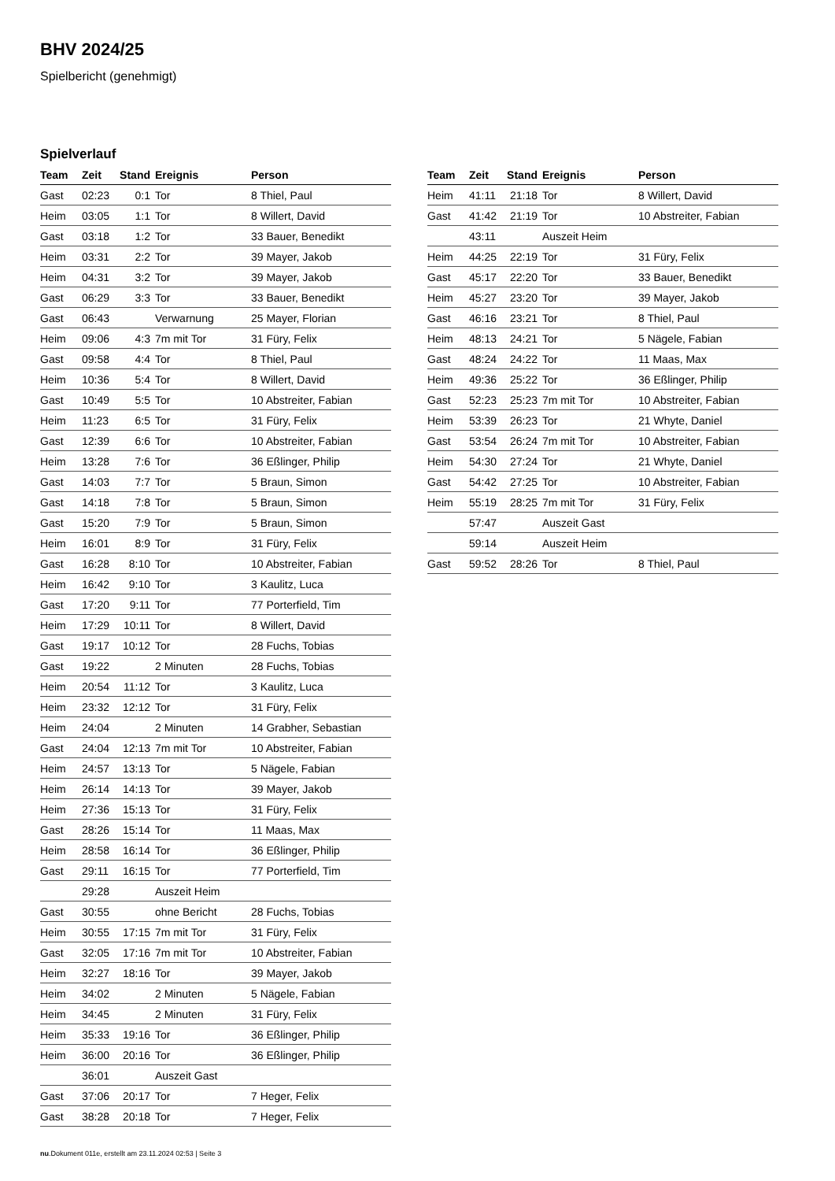BHV 2024/25
Spielbericht (genehmigt)
Spielverlauf
| Team | Zeit | Stand | Ereignis | Person |
| --- | --- | --- | --- | --- |
| Gast | 02:23 | 0:1 | Tor | 8 Thiel, Paul |
| Heim | 03:05 | 1:1 | Tor | 8 Willert, David |
| Gast | 03:18 | 1:2 | Tor | 33 Bauer, Benedikt |
| Heim | 03:31 | 2:2 | Tor | 39 Mayer, Jakob |
| Heim | 04:31 | 3:2 | Tor | 39 Mayer, Jakob |
| Gast | 06:29 | 3:3 | Tor | 33 Bauer, Benedikt |
| Gast | 06:43 | | Verwarnung | 25 Mayer, Florian |
| Heim | 09:06 | 4:3 | 7m mit Tor | 31 Füry, Felix |
| Gast | 09:58 | 4:4 | Tor | 8 Thiel, Paul |
| Heim | 10:36 | 5:4 | Tor | 8 Willert, David |
| Gast | 10:49 | 5:5 | Tor | 10 Abstreiter, Fabian |
| Heim | 11:23 | 6:5 | Tor | 31 Füry, Felix |
| Gast | 12:39 | 6:6 | Tor | 10 Abstreiter, Fabian |
| Heim | 13:28 | 7:6 | Tor | 36 Eßlinger, Philip |
| Gast | 14:03 | 7:7 | Tor | 5 Braun, Simon |
| Gast | 14:18 | 7:8 | Tor | 5 Braun, Simon |
| Gast | 15:20 | 7:9 | Tor | 5 Braun, Simon |
| Heim | 16:01 | 8:9 | Tor | 31 Füry, Felix |
| Gast | 16:28 | 8:10 | Tor | 10 Abstreiter, Fabian |
| Heim | 16:42 | 9:10 | Tor | 3 Kaulitz, Luca |
| Gast | 17:20 | 9:11 | Tor | 77 Porterfield, Tim |
| Heim | 17:29 | 10:11 | Tor | 8 Willert, David |
| Gast | 19:17 | 10:12 | Tor | 28 Fuchs, Tobias |
| Gast | 19:22 | | 2 Minuten | 28 Fuchs, Tobias |
| Heim | 20:54 | 11:12 | Tor | 3 Kaulitz, Luca |
| Heim | 23:32 | 12:12 | Tor | 31 Füry, Felix |
| Heim | 24:04 | | 2 Minuten | 14 Grabher, Sebastian |
| Gast | 24:04 | 12:13 | 7m mit Tor | 10 Abstreiter, Fabian |
| Heim | 24:57 | 13:13 | Tor | 5 Nägele, Fabian |
| Heim | 26:14 | 14:13 | Tor | 39 Mayer, Jakob |
| Heim | 27:36 | 15:13 | Tor | 31 Füry, Felix |
| Gast | 28:26 | 15:14 | Tor | 11 Maas, Max |
| Heim | 28:58 | 16:14 | Tor | 36 Eßlinger, Philip |
| Gast | 29:11 | 16:15 | Tor | 77 Porterfield, Tim |
| | 29:28 | | Auszeit Heim | |
| Gast | 30:55 | | ohne Bericht | 28 Fuchs, Tobias |
| Heim | 30:55 | 17:15 | 7m mit Tor | 31 Füry, Felix |
| Gast | 32:05 | 17:16 | 7m mit Tor | 10 Abstreiter, Fabian |
| Heim | 32:27 | 18:16 | Tor | 39 Mayer, Jakob |
| Heim | 34:02 | | 2 Minuten | 5 Nägele, Fabian |
| Heim | 34:45 | | 2 Minuten | 31 Füry, Felix |
| Heim | 35:33 | 19:16 | Tor | 36 Eßlinger, Philip |
| Heim | 36:00 | 20:16 | Tor | 36 Eßlinger, Philip |
| | 36:01 | | Auszeit Gast | |
| Gast | 37:06 | 20:17 | Tor | 7 Heger, Felix |
| Gast | 38:28 | 20:18 | Tor | 7 Heger, Felix |
| Team | Zeit | Stand | Ereignis | Person |
| --- | --- | --- | --- | --- |
| Heim | 41:11 | 21:18 | Tor | 8 Willert, David |
| Gast | 41:42 | 21:19 | Tor | 10 Abstreiter, Fabian |
| | 43:11 | | Auszeit Heim | |
| Heim | 44:25 | 22:19 | Tor | 31 Füry, Felix |
| Gast | 45:17 | 22:20 | Tor | 33 Bauer, Benedikt |
| Heim | 45:27 | 23:20 | Tor | 39 Mayer, Jakob |
| Gast | 46:16 | 23:21 | Tor | 8 Thiel, Paul |
| Heim | 48:13 | 24:21 | Tor | 5 Nägele, Fabian |
| Gast | 48:24 | 24:22 | Tor | 11 Maas, Max |
| Heim | 49:36 | 25:22 | Tor | 36 Eßlinger, Philip |
| Gast | 52:23 | 25:23 | 7m mit Tor | 10 Abstreiter, Fabian |
| Heim | 53:39 | 26:23 | Tor | 21 Whyte, Daniel |
| Gast | 53:54 | 26:24 | 7m mit Tor | 10 Abstreiter, Fabian |
| Heim | 54:30 | 27:24 | Tor | 21 Whyte, Daniel |
| Gast | 54:42 | 27:25 | Tor | 10 Abstreiter, Fabian |
| Heim | 55:19 | 28:25 | 7m mit Tor | 31 Füry, Felix |
| | 57:47 | | Auszeit Gast | |
| | 59:14 | | Auszeit Heim | |
| Gast | 59:52 | 28:26 | Tor | 8 Thiel, Paul |
nu.Dokument 011e, erstellt am 23.11.2024 02:53 | Seite 3